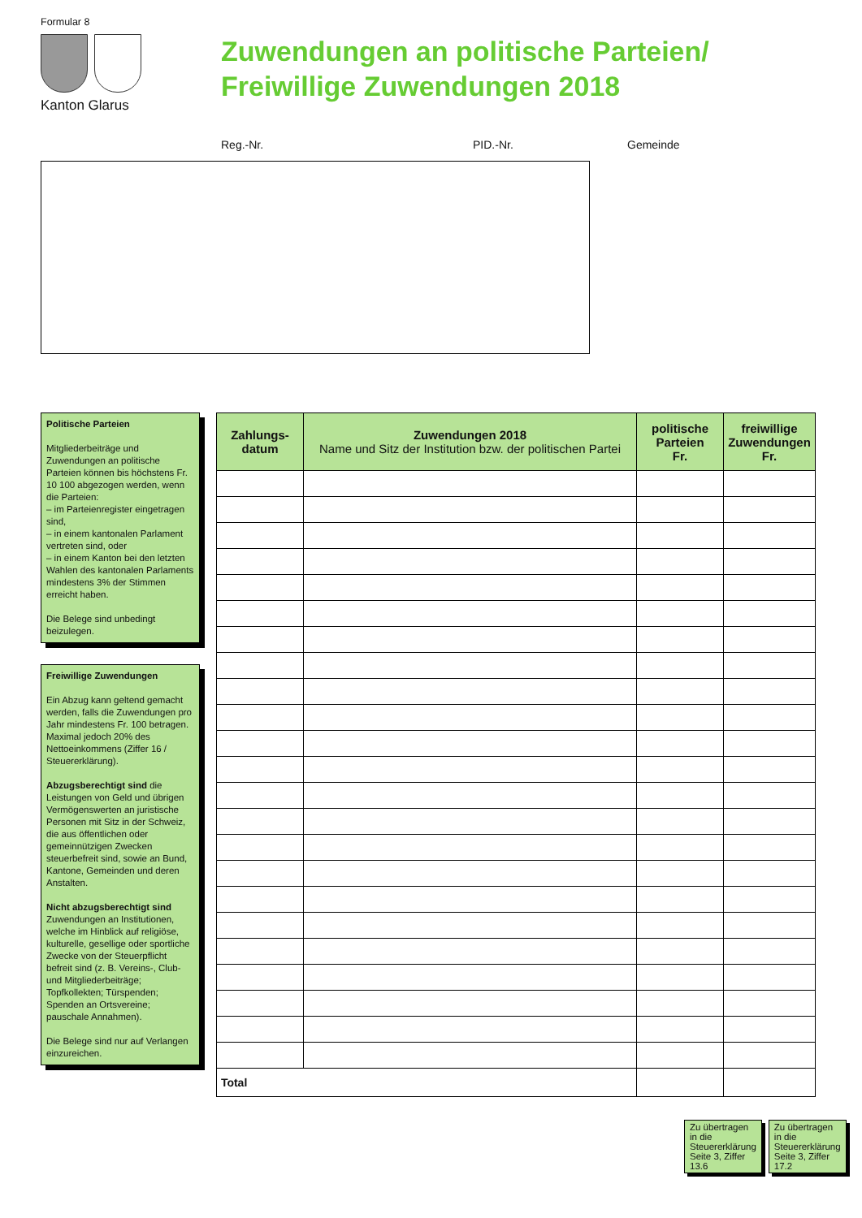Formular 8
Kanton Glarus
Zuwendungen an politische Parteien/
Freiwillige Zuwendungen 2018
Reg.-Nr. PID.-Nr. Gemeinde
Politische Parteien
Mitgliederbeiträge und Zuwendungen an politische Parteien können bis höchstens Fr. 10 100 abgezogen werden, wenn die Parteien:
– im Parteienregister eingetragen sind,
– in einem kantonalen Parlament vertreten sind, oder
– in einem Kanton bei den letzten Wahlen des kantonalen Parlaments mindestens 3% der Stimmen erreicht haben.
Die Belege sind unbedingt beizulegen.
Freiwillige Zuwendungen
Ein Abzug kann geltend gemacht werden, falls die Zuwendungen pro Jahr mindestens Fr. 100 betragen. Maximal jedoch 20% des Nettoeinkommens (Ziffer 16 / Steuererklärung).
Abzugsberechtigt sind die Leistungen von Geld und übrigen Vermögenswerten an juristische Personen mit Sitz in der Schweiz, die aus öffentlichen oder gemeinnützigen Zwecken steuerbefreit sind, sowie an Bund, Kantone, Gemeinden und deren Anstalten.
Nicht abzugsberechtigt sind Zuwendungen an Institutionen, welche im Hinblick auf religiöse, kulturelle, gesellige oder sportliche Zwecke von der Steuerpflicht befreit sind (z. B. Vereins-, Club- und Mitgliederbeiträge; Topfkollekten; Türspenden; Spenden an Ortsvereine; pauschale Annahmen).
Die Belege sind nur auf Verlangen einzureichen.
| Zahlungs- datum | Zuwendungen 2018 Name und Sitz der Institution bzw. der politischen Partei | politische Parteien Fr. | freiwillige Zuwendungen Fr. |
| --- | --- | --- | --- |
| Total | | | |
Zu übertragen in die Steuererklärung Seite 3, Ziffer 13.6
Zu übertragen in die Steuererklärung Seite 3, Ziffer 17.2